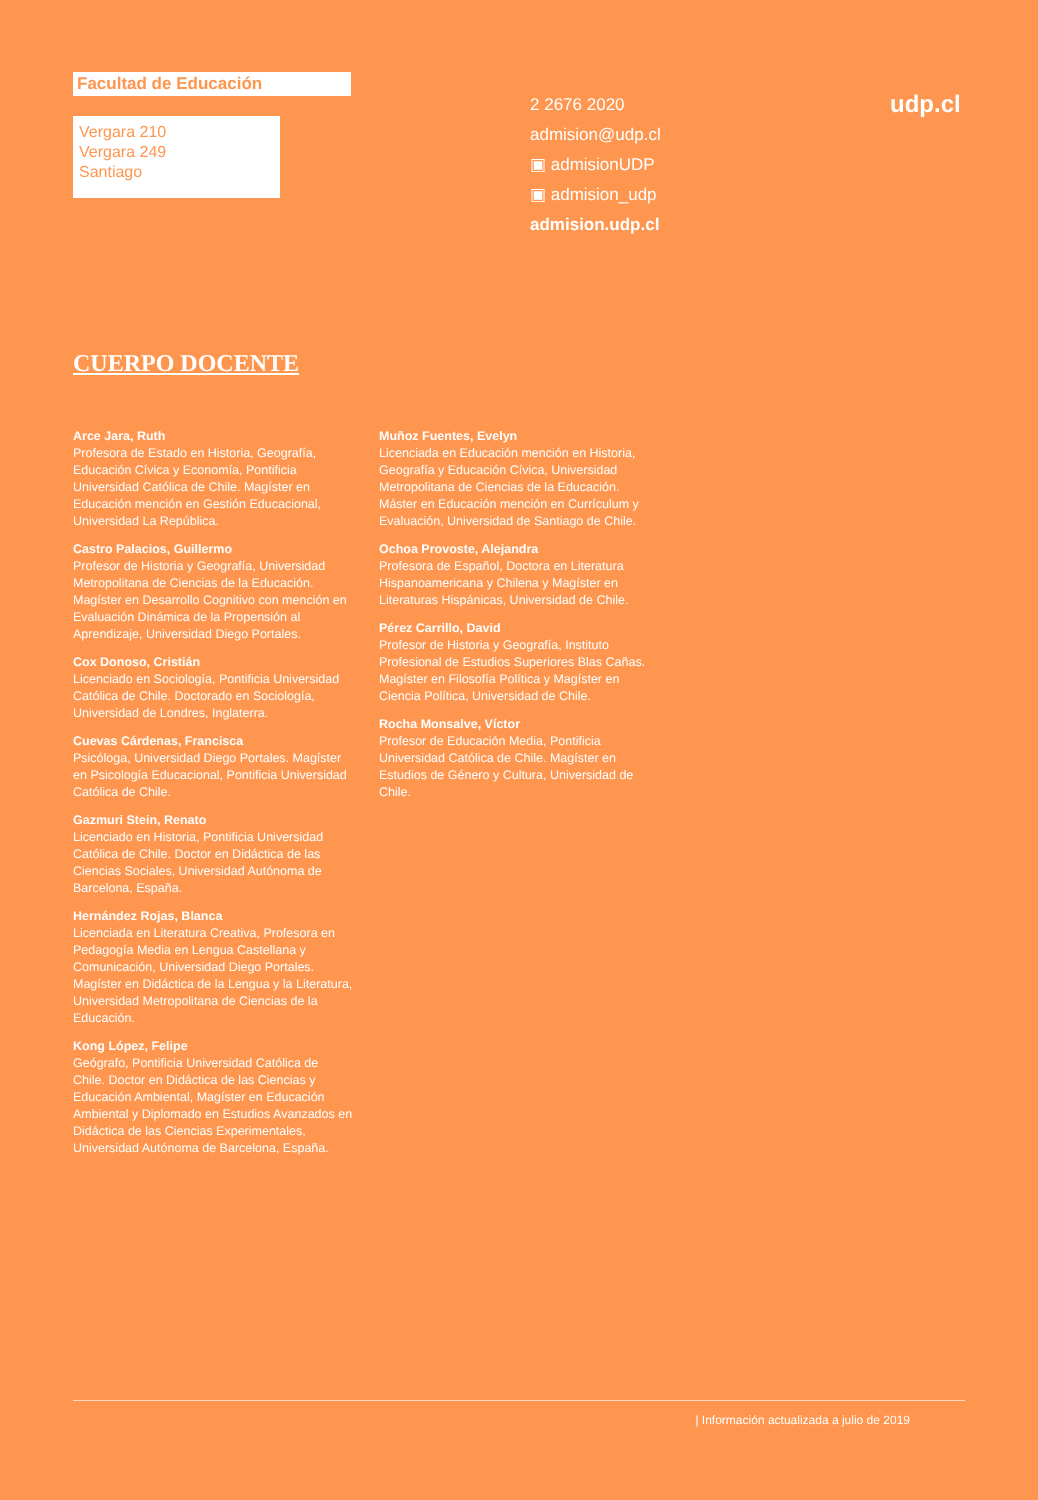Facultad de Educación
Vergara 210
Vergara 249
Santiago
2 2676 2020
admision@udp.cl
▣ admisionUDP
▣ admision_udp
admision.udp.cl
udp.cl
CUERPO DOCENTE
Arce Jara, Ruth
Profesora de Estado en Historia, Geografía, Educación Cívica y Economía, Pontificia Universidad Católica de Chile. Magíster en Educación mención en Gestión Educacional, Universidad La República.
Castro Palacios, Guillermo
Profesor de Historia y Geografía, Universidad Metropolitana de Ciencias de la Educación. Magíster en Desarrollo Cognitivo con mención en Evaluación Dinámica de la Propensión al Aprendizaje, Universidad Diego Portales.
Cox Donoso, Cristián
Licenciado en Sociología, Pontificia Universidad Católica de Chile. Doctorado en Sociología, Universidad de Londres, Inglaterra.
Cuevas Cárdenas, Francisca
Psicóloga, Universidad Diego Portales. Magíster en Psicología Educacional, Pontificia Universidad Católica de Chile.
Gazmuri Stein, Renato
Licenciado en Historia, Pontificia Universidad Católica de Chile. Doctor en Didáctica de las Ciencias Sociales, Universidad Autónoma de Barcelona, España.
Hernández Rojas, Blanca
Licenciada en Literatura Creativa, Profesora en Pedagogía Media en Lengua Castellana y Comunicación, Universidad Diego Portales. Magíster en Didáctica de la Lengua y la Literatura, Universidad Metropolitana de Ciencias de la Educación.
Kong López, Felipe
Geógrafo, Pontificia Universidad Católica de Chile. Doctor en Didáctica de las Ciencias y Educación Ambiental, Magíster en Educación Ambiental y Diplomado en Estudios Avanzados en Didáctica de las Ciencias Experimentales, Universidad Autónoma de Barcelona, España.
Muñoz Fuentes, Evelyn
Licenciada en Educación mención en Historia, Geografía y Educación Cívica, Universidad Metropolitana de Ciencias de la Educación. Máster en Educación mención en Currículum y Evaluación, Universidad de Santiago de Chile.
Ochoa Provoste, Alejandra
Profesora de Español, Doctora en Literatura Hispanoamericana y Chilena y Magíster en Literaturas Hispánicas, Universidad de Chile.
Pérez Carrillo, David
Profesor de Historia y Geografía, Instituto Profesional de Estudios Superiores Blas Cañas. Magíster en Filosofía Política y Magíster en Ciencia Política, Universidad de Chile.
Rocha Monsalve, Víctor
Profesor de Educación Media, Pontificia Universidad Católica de Chile. Magíster en Estudios de Género y Cultura, Universidad de Chile.
| Información actualizada a julio de 2019